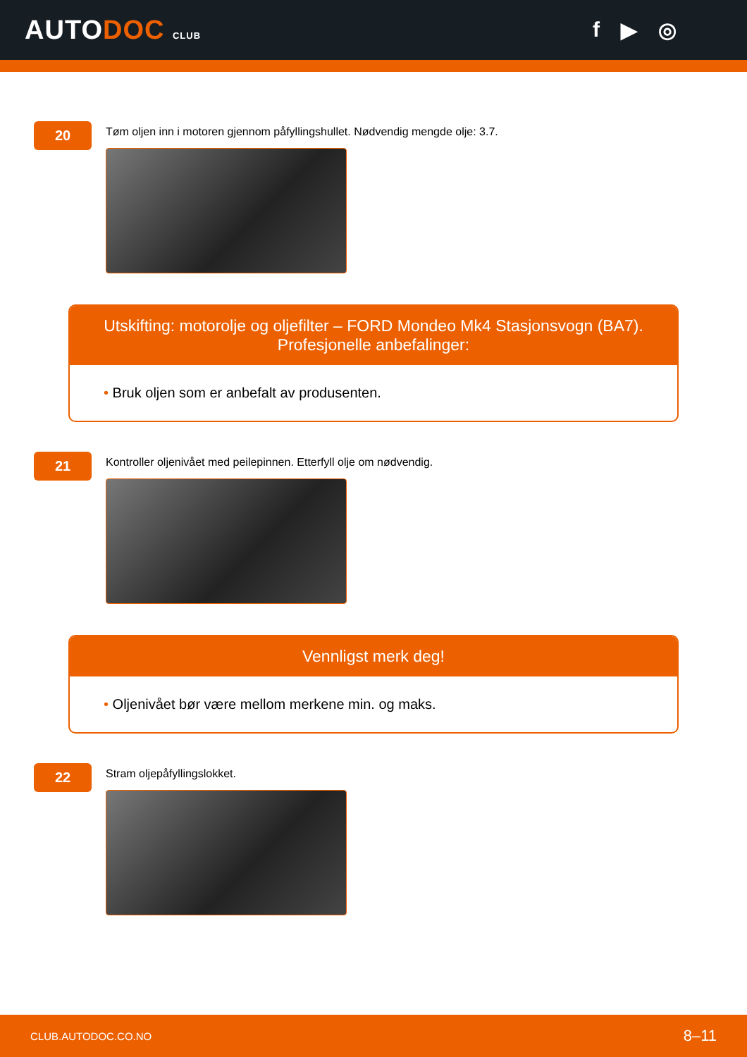AUTODOC CLUB
f ▶ ◎
20
Tøm oljen inn i motoren gjennom påfyllingshullet. Nødvendig mengde olje: 3.7.
Utskifting: motorolje og oljefilter – FORD Mondeo Mk4 Stasjonsvogn (BA7). Profesjonelle anbefalinger:
• Bruk oljen som er anbefalt av produsenten.
21
Kontroller oljenivået med peilepinnen. Etterfyll olje om nødvendig.
Vennligst merk deg!
• Oljenivået bør være mellom merkene min. og maks.
22
Stram oljepåfyllingslokket.
CLUB.AUTODOC.CO.NO 8–11